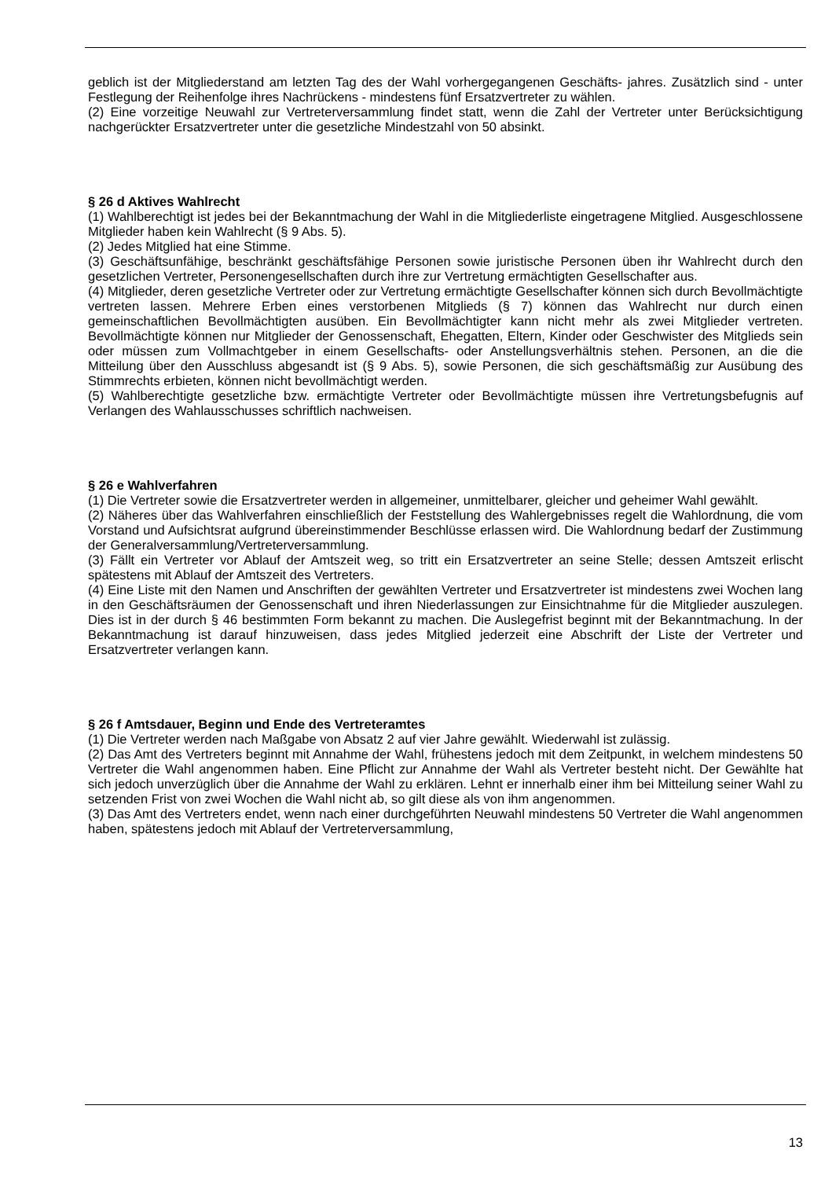geblich ist der Mitgliederstand am letzten Tag des der Wahl vorhergegangenen Geschäfts- jahres. Zusätzlich sind - unter Festlegung der Reihenfolge ihres Nachrückens - mindestens fünf Ersatzvertreter zu wählen.
(2) Eine vorzeitige Neuwahl zur Vertreterversammlung findet statt, wenn die Zahl der Vertreter unter Berücksichtigung nachgerückter Ersatzvertreter unter die gesetzliche Mindestzahl von 50 absinkt.
§ 26 d Aktives Wahlrecht
(1) Wahlberechtigt ist jedes bei der Bekanntmachung der Wahl in die Mitgliederliste eingetragene Mitglied. Ausgeschlossene Mitglieder haben kein Wahlrecht (§ 9 Abs. 5).
(2) Jedes Mitglied hat eine Stimme.
(3) Geschäftsunfähige, beschränkt geschäftsfähige Personen sowie juristische Personen üben ihr Wahlrecht durch den gesetzlichen Vertreter, Personengesellschaften durch ihre zur Vertretung ermächtigten Gesellschafter aus.
(4) Mitglieder, deren gesetzliche Vertreter oder zur Vertretung ermächtigte Gesellschafter können sich durch Bevollmächtigte vertreten lassen. Mehrere Erben eines verstorbenen Mitglieds (§ 7) können das Wahlrecht nur durch einen gemeinschaftlichen Bevollmächtigten ausüben. Ein Bevollmächtigter kann nicht mehr als zwei Mitglieder vertreten. Bevollmächtigte können nur Mitglieder der Genossenschaft, Ehegatten, Eltern, Kinder oder Geschwister des Mitglieds sein oder müssen zum Vollmachtgeber in einem Gesellschafts- oder Anstellungsverhältnis stehen. Personen, an die die Mitteilung über den Ausschluss abgesandt ist (§ 9 Abs. 5), sowie Personen, die sich geschäftsmäßig zur Ausübung des Stimmrechts erbieten, können nicht bevollmächtigt werden.
(5) Wahlberechtigte gesetzliche bzw. ermächtigte Vertreter oder Bevollmächtigte müssen ihre Vertretungsbefugnis auf Verlangen des Wahlausschusses schriftlich nachweisen.
§ 26 e Wahlverfahren
(1) Die Vertreter sowie die Ersatzvertreter werden in allgemeiner, unmittelbarer, gleicher und geheimer Wahl gewählt.
(2) Näheres über das Wahlverfahren einschließlich der Feststellung des Wahlergebnisses regelt die Wahlordnung, die vom Vorstand und Aufsichtsrat aufgrund übereinstimmender Beschlüsse erlassen wird. Die Wahlordnung bedarf der Zustimmung der Generalversammlung/Vertreterversammlung.
(3) Fällt ein Vertreter vor Ablauf der Amtszeit weg, so tritt ein Ersatzvertreter an seine Stelle; dessen Amtszeit erlischt spätestens mit Ablauf der Amtszeit des Vertreters.
(4) Eine Liste mit den Namen und Anschriften der gewählten Vertreter und Ersatzvertreter ist mindestens zwei Wochen lang in den Geschäftsräumen der Genossenschaft und ihren Niederlassungen zur Einsichtnahme für die Mitglieder auszulegen. Dies ist in der durch § 46 bestimmten Form bekannt zu machen. Die Auslegefrist beginnt mit der Bekanntmachung. In der Bekanntmachung ist darauf hinzuweisen, dass jedes Mitglied jederzeit eine Abschrift der Liste der Vertreter und Ersatzvertreter verlangen kann.
§ 26 f Amtsdauer, Beginn und Ende des Vertreteramtes
(1) Die Vertreter werden nach Maßgabe von Absatz 2 auf vier Jahre gewählt. Wiederwahl ist zulässig.
(2) Das Amt des Vertreters beginnt mit Annahme der Wahl, frühestens jedoch mit dem Zeitpunkt, in welchem mindestens 50 Vertreter die Wahl angenommen haben. Eine Pflicht zur Annahme der Wahl als Vertreter besteht nicht. Der Gewählte hat sich jedoch unverzüglich über die Annahme der Wahl zu erklären. Lehnt er innerhalb einer ihm bei Mitteilung seiner Wahl zu setzenden Frist von zwei Wochen die Wahl nicht ab, so gilt diese als von ihm angenommen.
(3) Das Amt des Vertreters endet, wenn nach einer durchgeführten Neuwahl mindestens 50 Vertreter die Wahl angenommen haben, spätestens jedoch mit Ablauf der Vertreterversammlung,
13